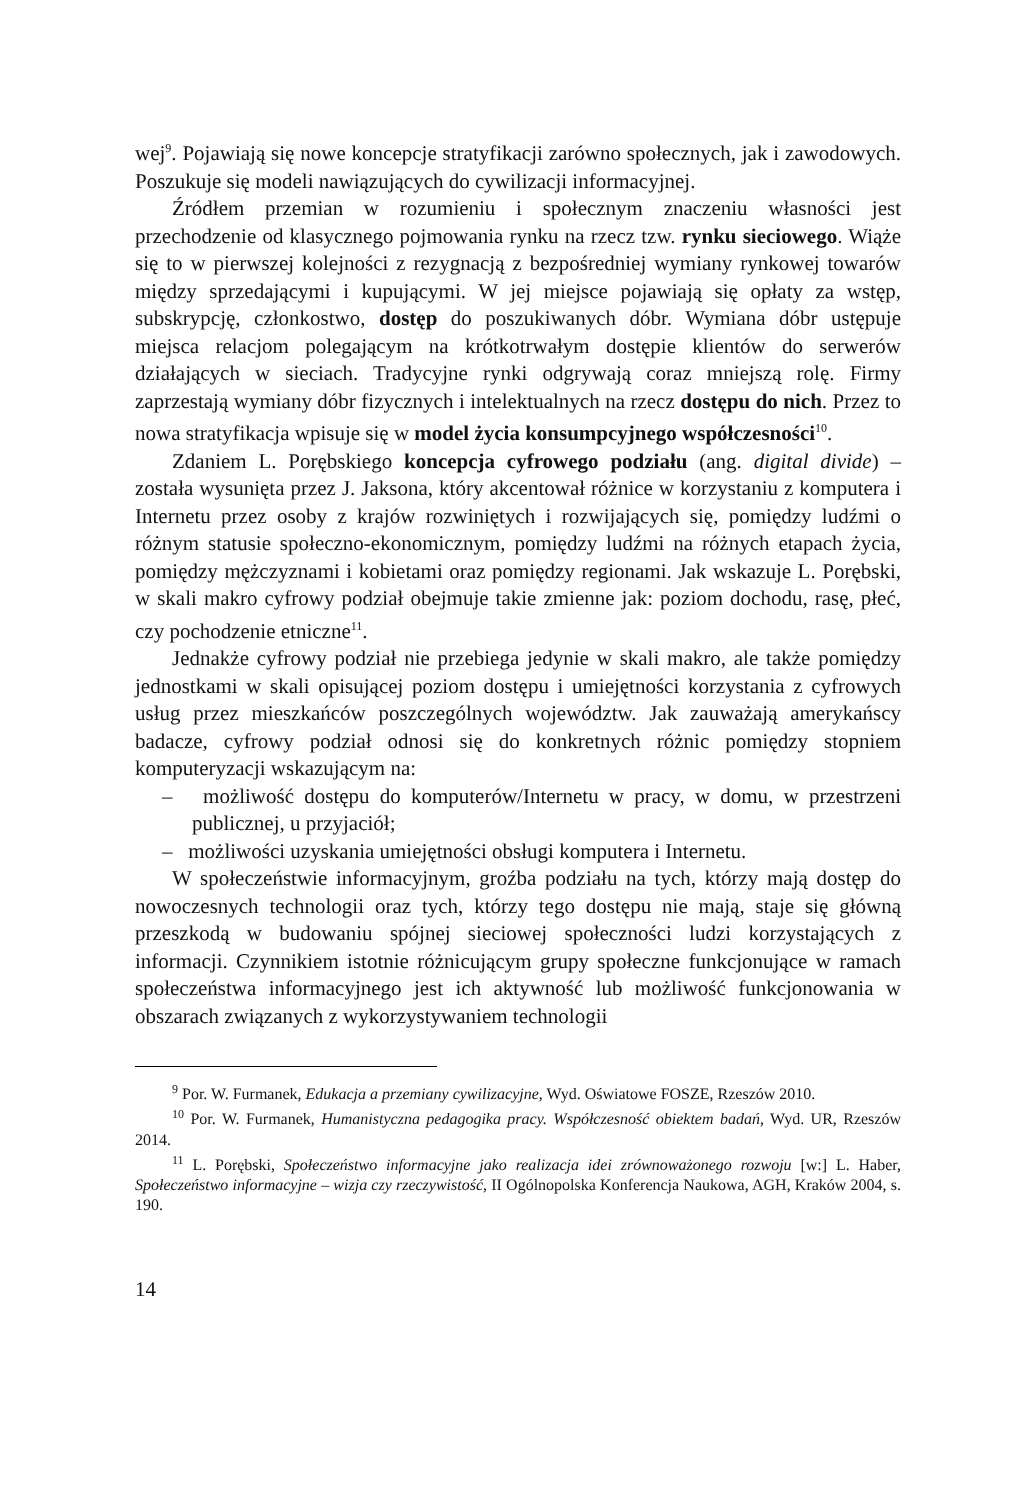wej<sup>9</sup>. Pojawiają się nowe koncepcje stratyfikacji zarówno społecznych, jak i zawodowych. Poszukuje się modeli nawiązujących do cywilizacji informacyjnej.
Źródłem przemian w rozumieniu i społecznym znaczeniu własności jest przechodzenie od klasycznego pojmowania rynku na rzecz tzw. rynku sieciowego. Wiąże się to w pierwszej kolejności z rezygnacją z bezpośredniej wymiany rynkowej towarów między sprzedającymi i kupującymi. W jej miejsce pojawiają się opłaty za wstęp, subskrypcję, członkostwo, dostęp do poszukiwanych dóbr. Wymiana dóbr ustępuje miejsca relacjom polegającym na krótkotrwałym dostępie klientów do serwerów działających w sieciach. Tradycyjne rynki odgrywają coraz mniejszą rolę. Firmy zaprzestają wymiany dóbr fizycznych i intelektualnych na rzecz dostępu do nich. Przez to nowa stratyfikacja wpisuje się w model życia konsumpcyjnego współczesności<sup>10</sup>.
Zdaniem L. Porębskiego koncepcja cyfrowego podziału (ang. digital divide) – została wysunięta przez J. Jaksona, który akcentował różnice w korzystaniu z komputera i Internetu przez osoby z krajów rozwiniętych i rozwijających się, pomiędzy ludźmi o różnym statusie społeczno-ekonomicznym, pomiędzy ludźmi na różnych etapach życia, pomiędzy mężczyznami i kobietami oraz pomiędzy regionami. Jak wskazuje L. Porębski, w skali makro cyfrowy podział obejmuje takie zmienne jak: poziom dochodu, rasę, płeć, czy pochodzenie etniczne<sup>11</sup>.
Jednakże cyfrowy podział nie przebiega jedynie w skali makro, ale także pomiędzy jednostkami w skali opisującej poziom dostępu i umiejętności korzystania z cyfrowych usług przez mieszkańców poszczególnych województw. Jak zauważają amerykańscy badacze, cyfrowy podział odnosi się do konkretnych różnic pomiędzy stopniem komputeryzacji wskazującym na:
– możliwość dostępu do komputerów/Internetu w pracy, w domu, w przestrzeni publicznej, u przyjaciół;
– możliwości uzyskania umiejętności obsługi komputera i Internetu.
W społeczeństwie informacyjnym, groźba podziału na tych, którzy mają dostęp do nowoczesnych technologii oraz tych, którzy tego dostępu nie mają, staje się główną przeszkodą w budowaniu spójnej sieciowej społeczności ludzi korzystających z informacji. Czynnikiem istotnie różnicującym grupy społeczne funkcjonujące w ramach społeczeństwa informacyjnego jest ich aktywność lub możliwość funkcjonowania w obszarach związanych z wykorzystywaniem technologii
<sup>9</sup> Por. W. Furmanek, Edukacja a przemiany cywilizacyjne, Wyd. Oświatowe FOSZE, Rzeszów 2010.
<sup>10</sup> Por. W. Furmanek, Humanistyczna pedagogika pracy. Współczesność obiektem badań, Wyd. UR, Rzeszów 2014.
<sup>11</sup> L. Porębski, Społeczeństwo informacyjne jako realizacja idei zrównoważonego rozwoju [w:] L. Haber, Społeczeństwo informacyjne – wizja czy rzeczywistość, II Ogólnopolska Konferencja Naukowa, AGH, Kraków 2004, s. 190.
14